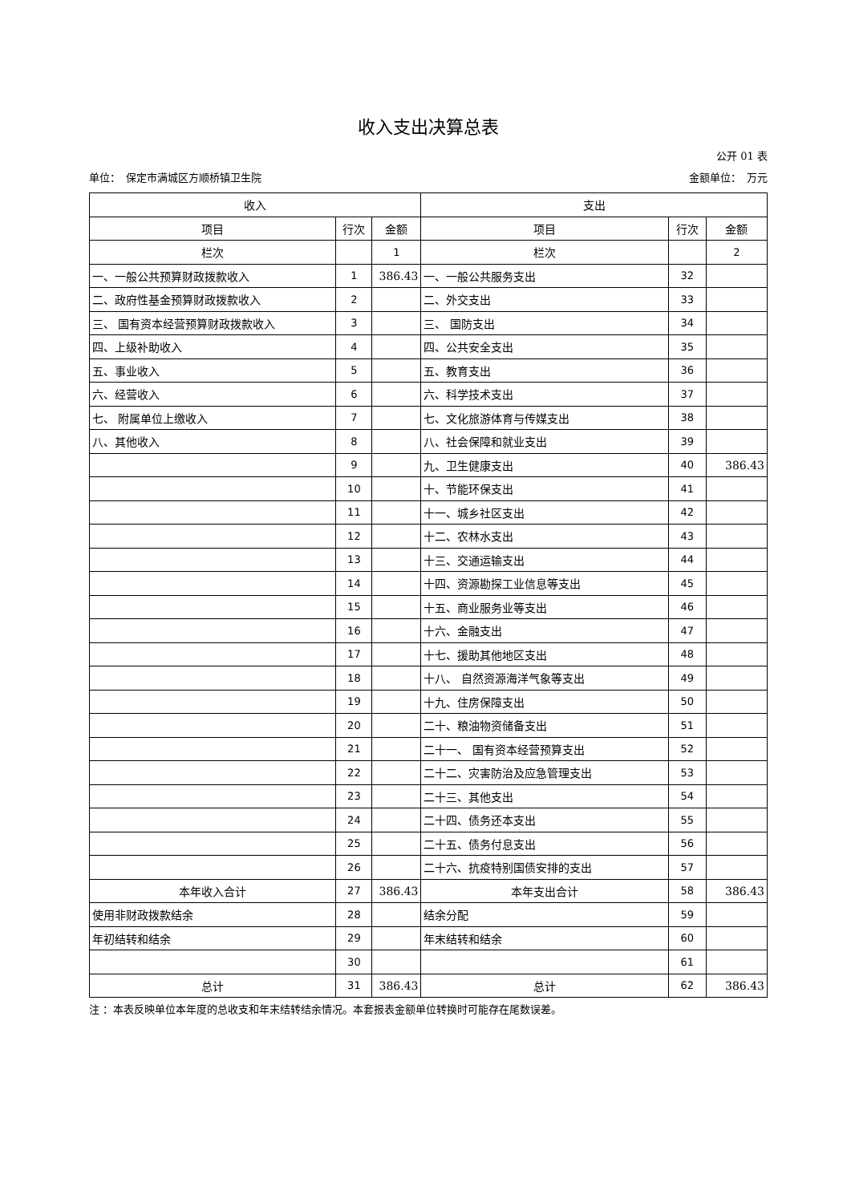收入支出决算总表
公开 01 表
单位：　保定市满城区方顺桥镇卫生院 金额单位：　万元
| 收入 | | | 支出 | | |
| --- | --- | --- | --- | --- | --- |
| 项目 | 行次 | 金额 | 项目 | 行次 | 金额 |
| 栏次 | | 1 | 栏次 | | 2 |
| 一、一般公共预算财政拨款收入 | 1 | 386.43 | 一、一般公共服务支出 | 32 | |
| 二、政府性基金预算财政拨款收入 | 2 | | 二、外交支出 | 33 | |
| 三、 国有资本经营预算财政拨款收入 | 3 | | 三、 国防支出 | 34 | |
| 四、上级补助收入 | 4 | | 四、公共安全支出 | 35 | |
| 五、事业收入 | 5 | | 五、教育支出 | 36 | |
| 六、经营收入 | 6 | | 六、科学技术支出 | 37 | |
| 七、 附属单位上缴收入 | 7 | | 七、文化旅游体育与传媒支出 | 38 | |
| 八、其他收入 | 8 | | 八、社会保障和就业支出 | 39 | |
| | 9 | | 九、卫生健康支出 | 40 | 386.43 |
| | 10 | | 十、节能环保支出 | 41 | |
| | 11 | | 十一、城乡社区支出 | 42 | |
| | 12 | | 十二、农林水支出 | 43 | |
| | 13 | | 十三、交通运输支出 | 44 | |
| | 14 | | 十四、资源勘探工业信息等支出 | 45 | |
| | 15 | | 十五、商业服务业等支出 | 46 | |
| | 16 | | 十六、金融支出 | 47 | |
| | 17 | | 十七、援助其他地区支出 | 48 | |
| | 18 | | 十八、 自然资源海洋气象等支出 | 49 | |
| | 19 | | 十九、住房保障支出 | 50 | |
| | 20 | | 二十、粮油物资储备支出 | 51 | |
| | 21 | | 二十一、 国有资本经营预算支出 | 52 | |
| | 22 | | 二十二、灾害防治及应急管理支出 | 53 | |
| | 23 | | 二十三、其他支出 | 54 | |
| | 24 | | 二十四、债务还本支出 | 55 | |
| | 25 | | 二十五、债务付息支出 | 56 | |
| | 26 | | 二十六、抗疫特别国债安排的支出 | 57 | |
| 本年收入合计 | 27 | 386.43 | 本年支出合计 | 58 | 386.43 |
| 使用非财政拨款结余 | 28 | | 结余分配 | 59 | |
| 年初结转和结余 | 29 | | 年末结转和结余 | 60 | |
| | 30 | | | 61 | |
| 总计 | 31 | 386.43 | 总计 | 62 | 386.43 |
注 ：本表反映单位本年度的总收支和年末结转结余情况。本套报表金额单位转换时可能存在尾数误差。